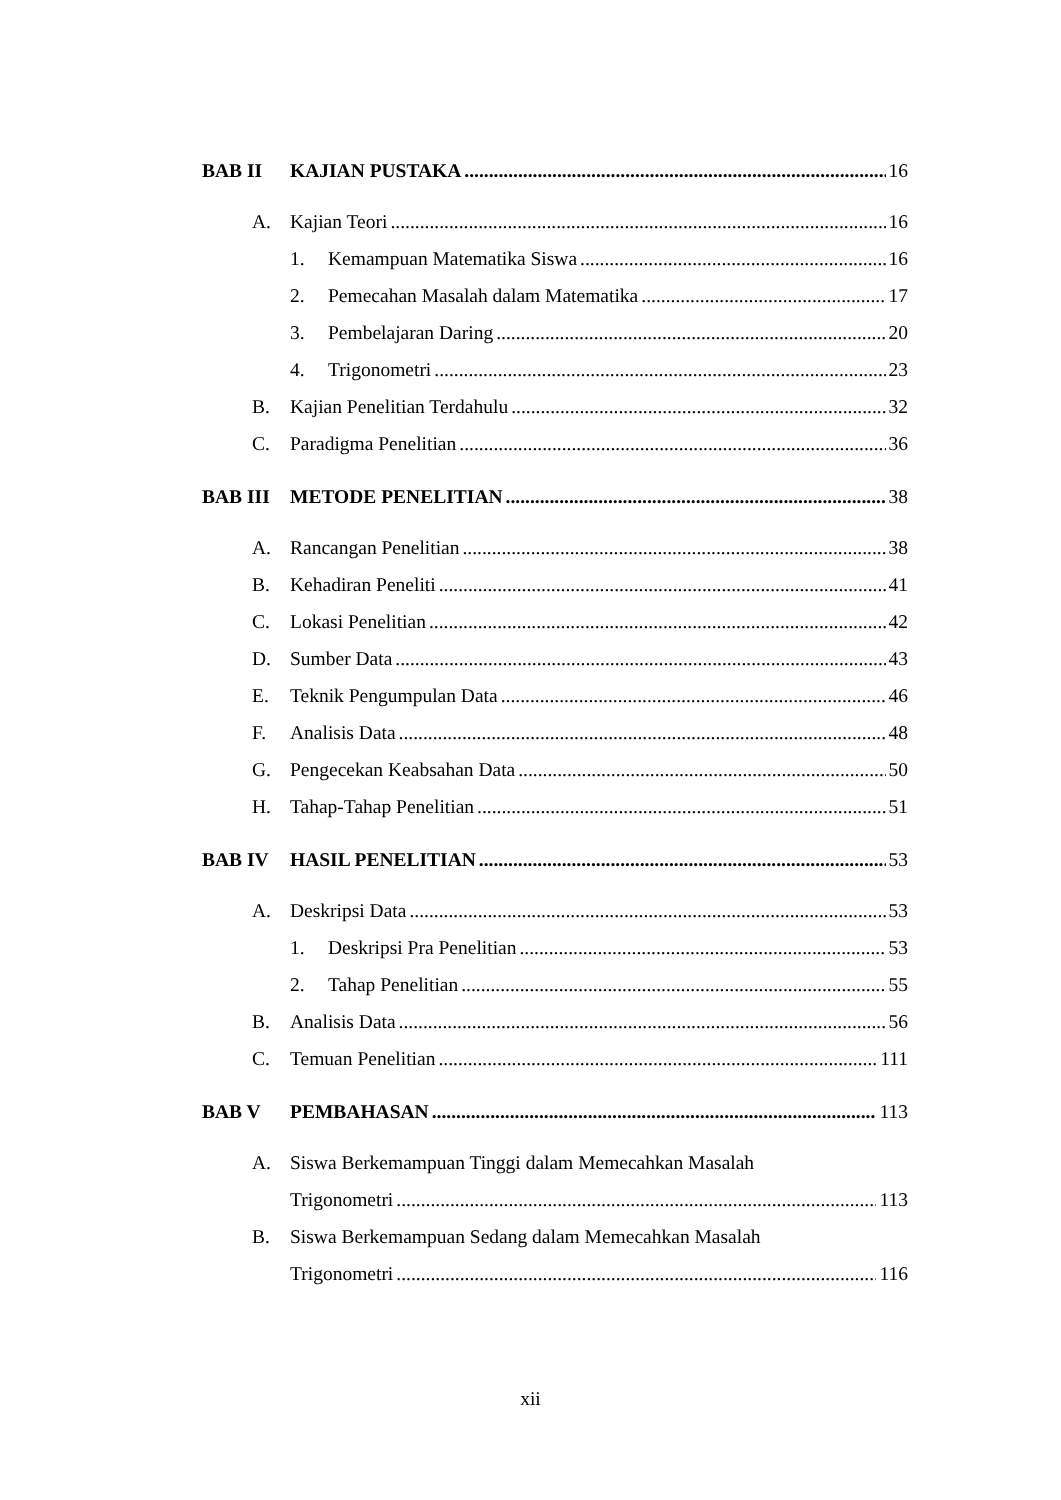BAB II KAJIAN PUSTAKA 16
A. Kajian Teori 16
1. Kemampuan Matematika Siswa 16
2. Pemecahan Masalah dalam Matematika 17
3. Pembelajaran Daring 20
4. Trigonometri 23
B. Kajian Penelitian Terdahulu 32
C. Paradigma Penelitian 36
BAB III METODE PENELITIAN 38
A. Rancangan Penelitian 38
B. Kehadiran Peneliti 41
C. Lokasi Penelitian 42
D. Sumber Data 43
E. Teknik Pengumpulan Data 46
F. Analisis Data 48
G. Pengecekan Keabsahan Data 50
H. Tahap-Tahap Penelitian 51
BAB IV HASIL PENELITIAN 53
A. Deskripsi Data 53
1. Deskripsi Pra Penelitian 53
2. Tahap Penelitian 55
B. Analisis Data 56
C. Temuan Penelitian 111
BAB V PEMBAHASAN 113
A. Siswa Berkemampuan Tinggi dalam Memecahkan Masalah
Trigonometri 113
B. Siswa Berkemampuan Sedang dalam Memecahkan Masalah
Trigonometri 116
xii